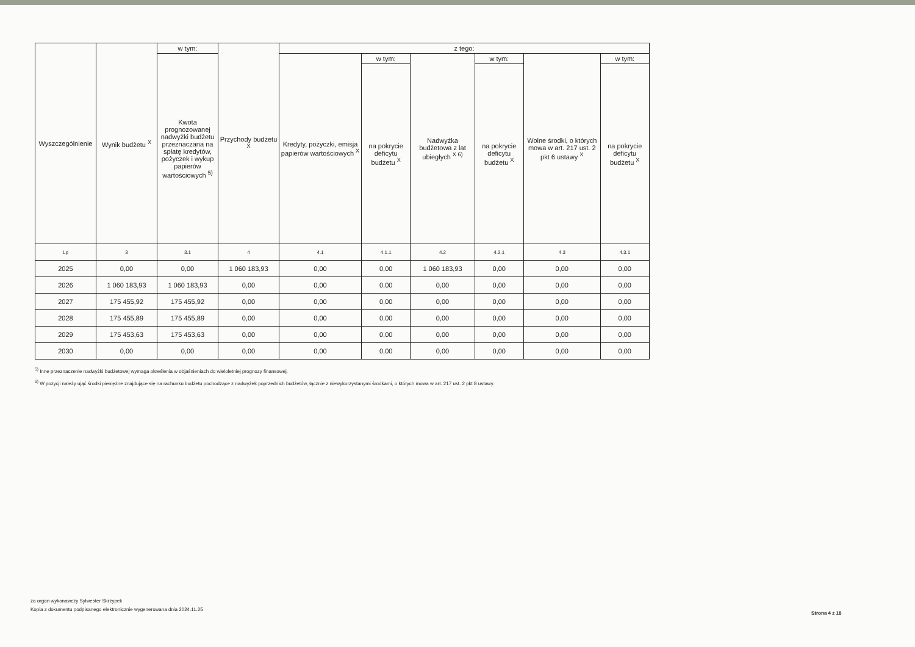| Wyszczególnienie | Wynik budżetu <sup>X</sup> | w tym: | Przychody budżetu <sup>X</sup> | z tego: | | | | | |
| --- | --- | --- | --- | --- | --- | --- | --- | --- | --- |
| | | Kwota prognozowanej nadwyżki budżetu przeznaczana na spłatę kredytów, pożyczek i wykup papierów wartościowych <sup>5)</sup> | | Kredyty, pożyczki, emisja papierów wartościowych <sup>X</sup> | w tym: | Nadwyżka budżetowa z lat ubiegłych <sup>X 6)</sup> | w tym: | Wolne środki, o których mowa w art. 217 ust. 2 pkt 6 ustawy <sup>X</sup> | w tym: |
| | | | | | na pokrycie deficytu budżetu <sup>X</sup> | | na pokrycie deficytu budżetu <sup>X</sup> | | na pokrycie deficytu budżetu <sup>X</sup> |
| Lp | 3 | 3.1 | 4 | 4.1 | 4.1.1 | 4.2 | 4.2.1 | 4.3 | 4.3.1 |
| 2025 | 0,00 | 0,00 | 1 060 183,93 | 0,00 | 0,00 | 1 060 183,93 | 0,00 | 0,00 | 0,00 |
| 2026 | 1 060 183,93 | 1 060 183,93 | 0,00 | 0,00 | 0,00 | 0,00 | 0,00 | 0,00 | 0,00 |
| 2027 | 175 455,92 | 175 455,92 | 0,00 | 0,00 | 0,00 | 0,00 | 0,00 | 0,00 | 0,00 |
| 2028 | 175 455,89 | 175 455,89 | 0,00 | 0,00 | 0,00 | 0,00 | 0,00 | 0,00 | 0,00 |
| 2029 | 175 453,63 | 175 453,63 | 0,00 | 0,00 | 0,00 | 0,00 | 0,00 | 0,00 | 0,00 |
| 2030 | 0,00 | 0,00 | 0,00 | 0,00 | 0,00 | 0,00 | 0,00 | 0,00 | 0,00 |
<sup>5)</sup> Inne przeznaczenie nadwyżki budżetowej wymaga określenia w objaśnieniach do wieloletniej prognozy finansowej.
<sup>6)</sup> W pozycji należy ująć środki pieniężne znajdujące się na rachunku budżetu pochodzące z nadwyżek poprzednich budżetów, łącznie z niewykorzystanymi środkami, o których mowa w art. 217 ust. 2 pkt 8 ustawy.
za organ wykonawczy Sylwester Skrzypek
Kopia z dokumentu podpisanego elektronicznie wygenerowana dnia 2024.11.25
Strona 4 z 18